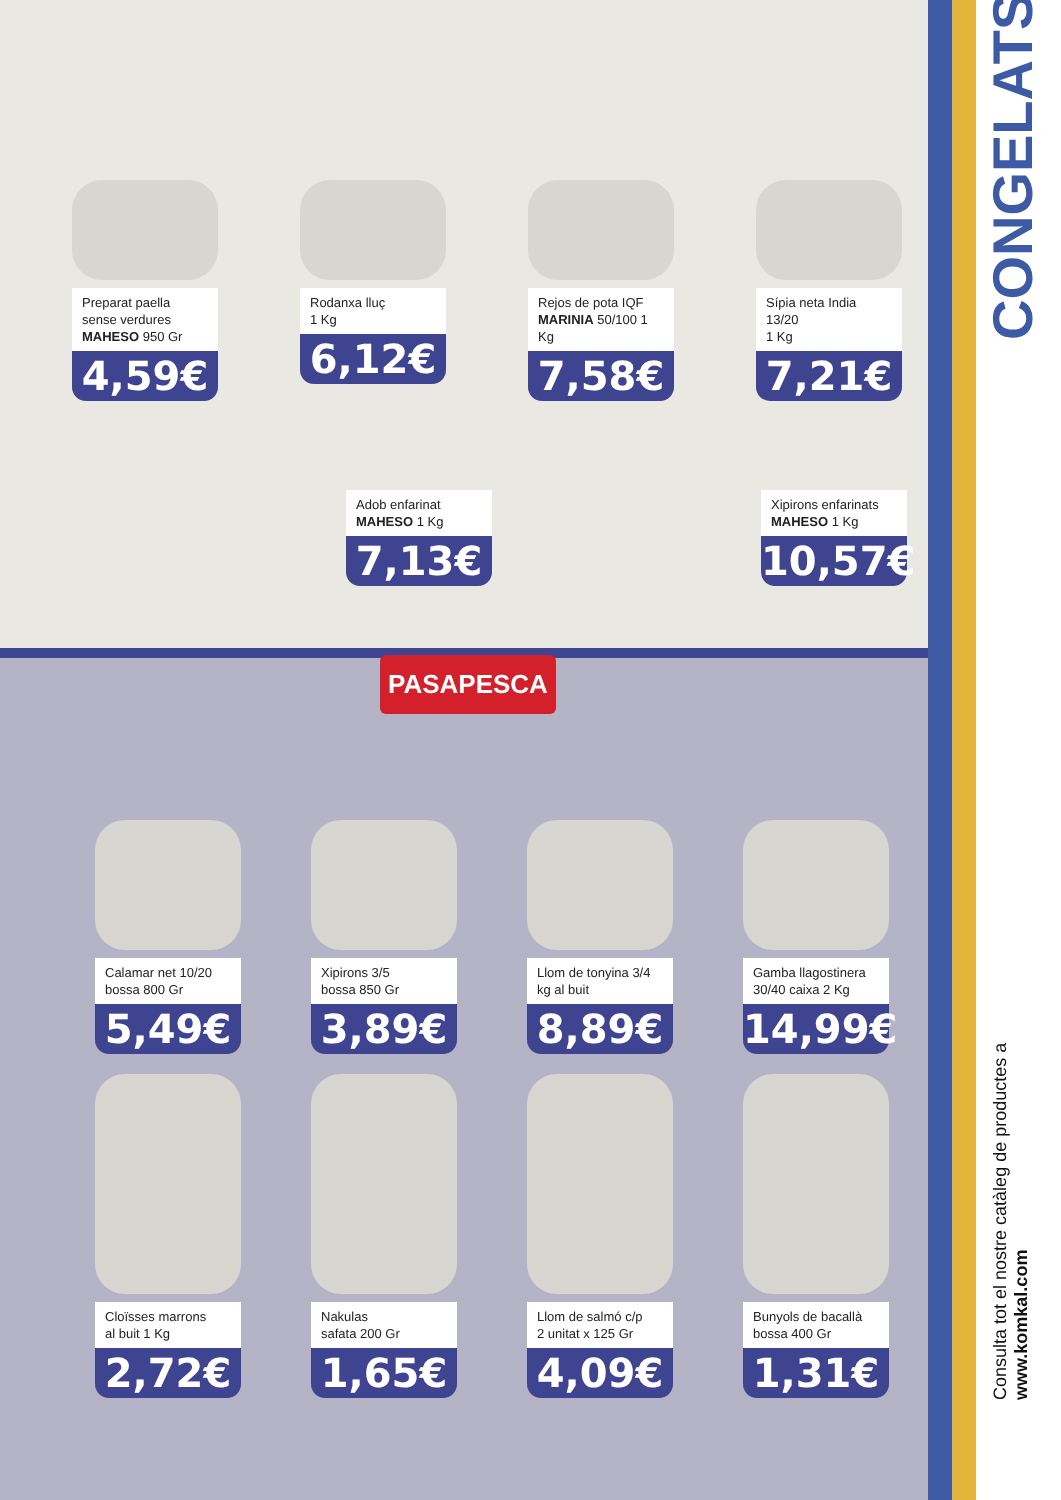Preparat paella sense verdures MAHESO 950 Gr
4,59€
Rodanxa lluç
1 Kg
6,12€
Rejos de pota IQF MARINIA 50/100 1 Kg
7,58€
Sípia neta India 13/20
1 Kg
7,21€
Adob enfarinat MAHESO 1 Kg
7,13€
Xipirons enfarinats MAHESO 1 Kg
10,57€
PASAPESCA
Calamar net 10/20 bossa 800 Gr
5,49€
Xipirons 3/5
bossa 850 Gr
3,89€
Llom de tonyina 3/4 kg al buit
8,89€
Gamba llagostinera 30/40 caixa 2 Kg
14,99€
Cloïsses marrons
al buit 1 Kg
2,72€
Nakulas
safata 200 Gr
1,65€
Llom de salmó c/p
2 unitat x 125 Gr
4,09€
Bunyols de bacallà bossa 400 Gr
1,31€
CONGELATS
Consulta tot el nostre catàleg de productes a www.komkal.com